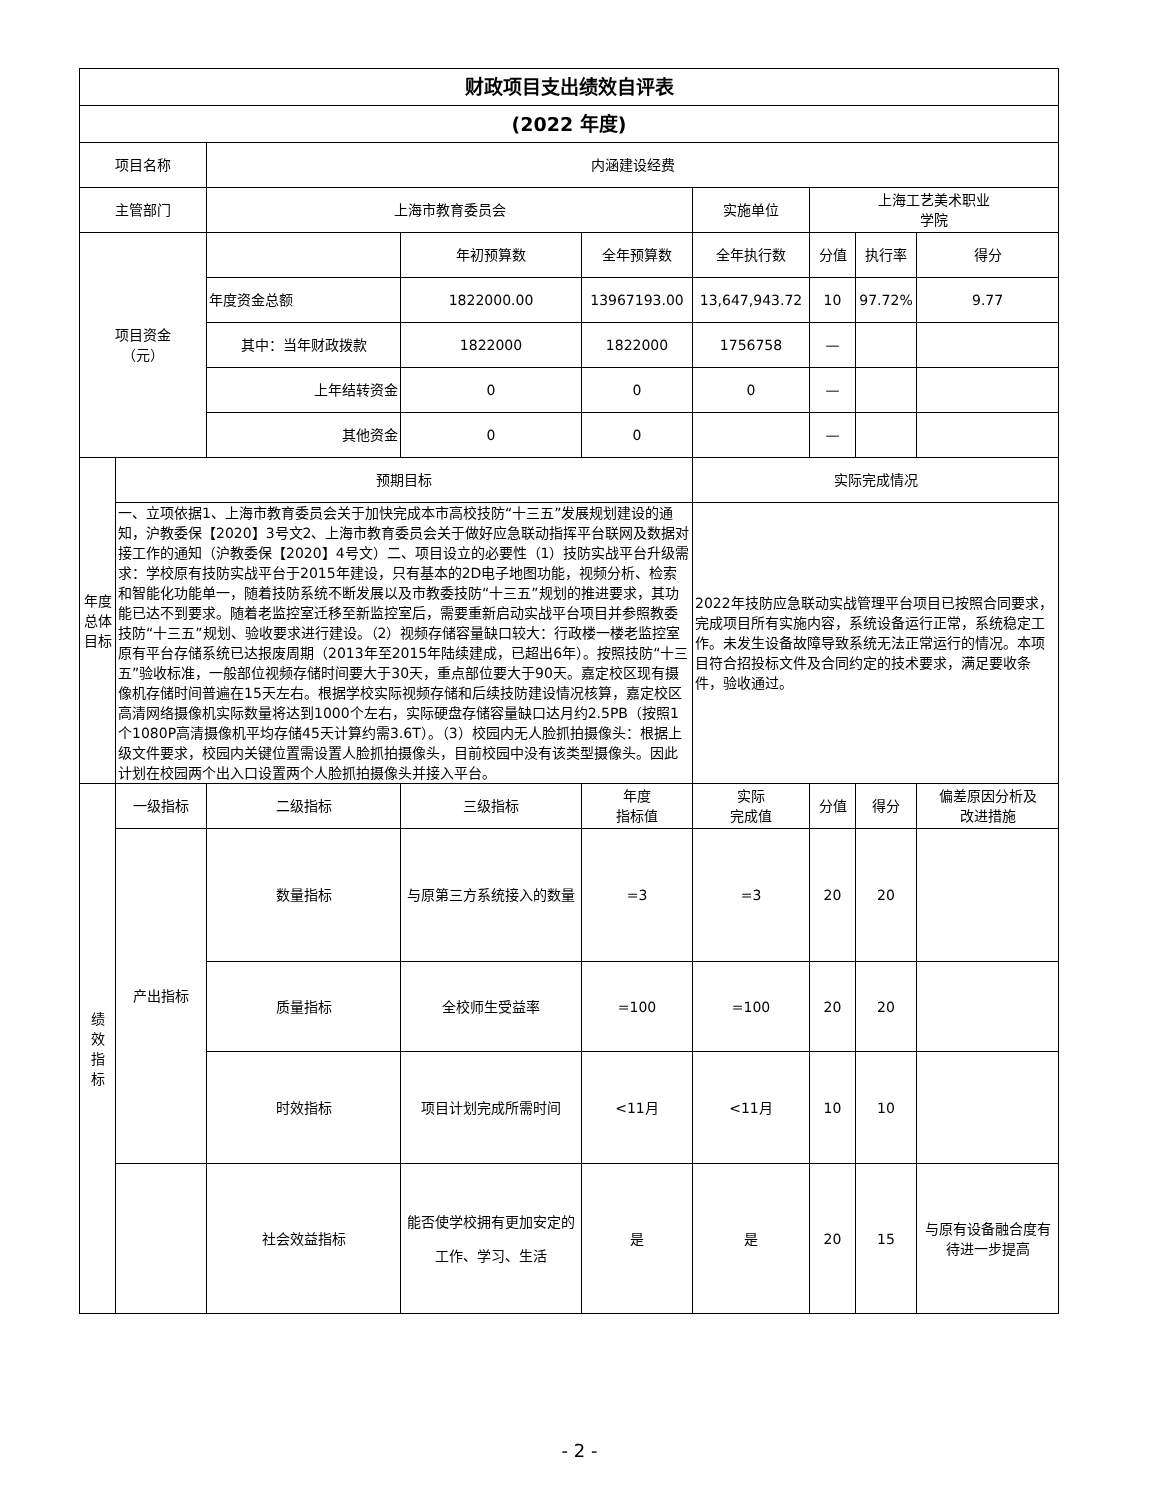| 财政项目支出绩效自评表 | | | | | | | | |
| (2022 年度) | | | | | | | | |
| 项目名称 | | 内涵建设经费 | | | | | | |
| 主管部门 | | 上海市教育委员会 | | | 实施单位 | 上海工艺美术职业 学院 | | |
| 项目资金 （元） | | | 年初预算数 | 全年预算数 | 全年执行数 | 分值 | 执行率 | 得分 |
| | | 年度资金总额 | 1822000.00 | 13967193.00 | 13,647,943.72 | 10 | 97.72% | 9.77 |
| | | 其中：当年财政拨款 | 1822000 | 1822000 | 1756758 | — | | |
| | | 上年结转资金 | 0 | 0 | 0 | — | | |
| | | 其他资金 | 0 | 0 | | — | | |
| 年度总体目标 | 预期目标 | | | | 实际完成情况 | | | |
| | 一、立项依据1、上海市教育委员会关于加快完成本市高校技防“十三五”发展规划建设的通知，沪教委保【2020】3号文2、上海市教育委员会关于做好应急联动指挥平台联网及数据对接工作的通知（沪教委保【2020】4号文）二、项目设立的必要性（1）技防实战平台升级需求：学校原有技防实战平台于2015年建设，只有基本的2D电子地图功能，视频分析、检索和智能化功能单一，随着技防系统不断发展以及市教委技防“十三五”规划的推进要求，其功能已达不到要求。随着老监控室迁移至新监控室后，需要重新启动实战平台项目并参照教委技防“十三五”规划、验收要求进行建设。（2）视频存储容量缺口较大：行政楼一楼老监控室原有平台存储系统已达报废周期（2013年至2015年陆续建成，已超出6年）。按照技防“十三五”验收标准，一般部位视频存储时间要大于30天，重点部位要大于90天。嘉定校区现有摄像机存储时间普遍在15天左右。根据学校实际视频存储和后续技防建设情况核算，嘉定校区高清网络摄像机实际数量将达到1000个左右，实际硬盘存储容量缺口达月约2.5PB（按照1个1080P高清摄像机平均存储45天计算约需3.6T）。（3）校园内无人脸抓拍摄像头：根据上级文件要求，校园内关键位置需设置人脸抓拍摄像头，目前校园中没有该类型摄像头。因此计划在校园两个出入口设置两个人脸抓拍摄像头并接入平台。 | | | | 2022年技防应急联动实战管理平台项目已按照合同要求，完成项目所有实施内容，系统设备运行正常，系统稳定工作。未发生设备故障导致系统无法正常运行的情况。本项目符合招投标文件及合同约定的技术要求，满足要收条件，验收通过。 | | | |
| 绩 效 指 标 | 一级指标 | 二级指标 | 三级指标 | 年度 指标值 | 实际 完成值 | 分值 | 得分 | 偏差原因分析及 改进措施 |
| | 产出指标 | 数量指标 | 与原第三方系统接入的数量 | =3 | =3 | 20 | 20 | |
| | | 质量指标 | 全校师生受益率 | =100 | =100 | 20 | 20 | |
| | | 时效指标 | 项目计划完成所需时间 | <11月 | <11月 | 10 | 10 | |
| | | 社会效益指标 | 能否使学校拥有更加安定的工作、学习、生活 | 是 | 是 | 20 | 15 | 与原有设备融合度有待进一步提高 |
- 2 -